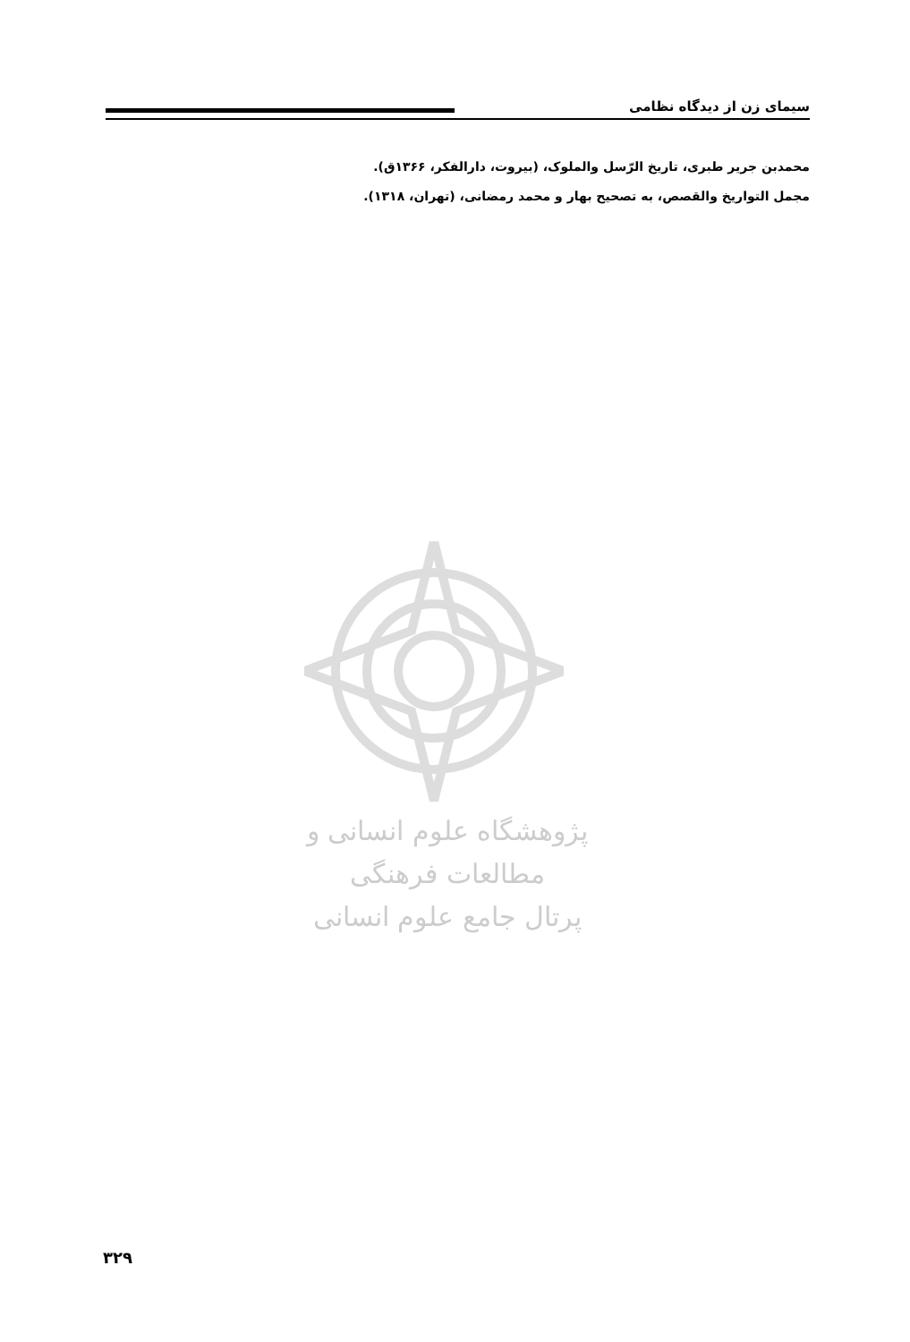سیمای زن از دیدگاه نظامی
محمدبن جریر طبری، تاریخ الرّسل والملوک، (بیروت، دارالفکر، ۱۳۶۶ق).
مجمل التواریخ والقصص، به تصحیح بهار و محمد رمضانی، (تهران، ۱۳۱۸).
پژوهشگاه علوم انسانی و مطالعات فرهنگی
پرتال جامع علوم انسانی
۳۲۹